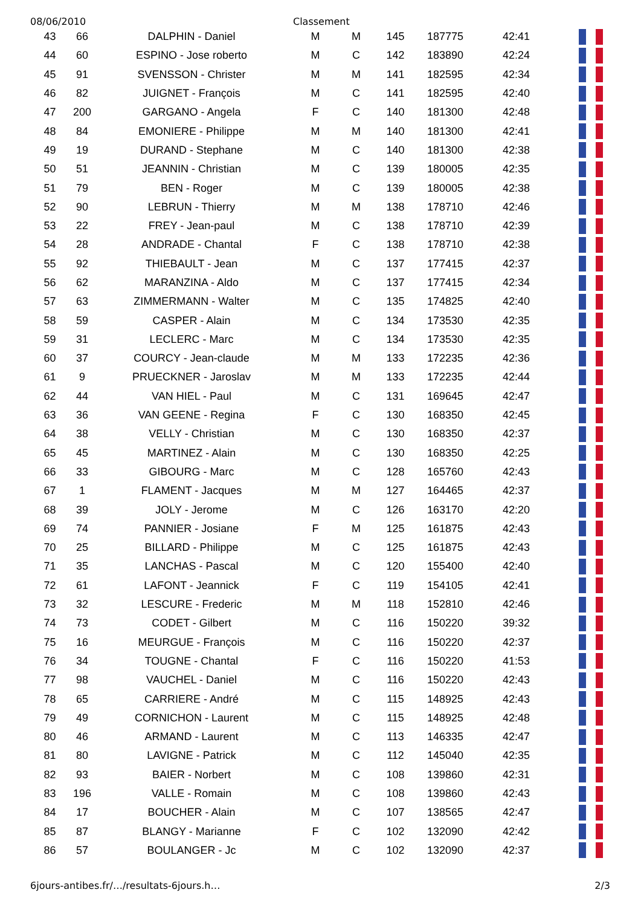08/06/2010 Classement
| 43 | 66 | DALPHIN - Daniel | M | M | 145 | 187775 | 42:41 | |
| 44 | 60 | ESPINO - Jose roberto | M | C | 142 | 183890 | 42:24 | |
| 45 | 91 | SVENSSON - Christer | M | M | 141 | 182595 | 42:34 | |
| 46 | 82 | JUIGNET - François | M | C | 141 | 182595 | 42:40 | |
| 47 | 200 | GARGANO - Angela | F | C | 140 | 181300 | 42:48 | |
| 48 | 84 | EMONIERE - Philippe | M | M | 140 | 181300 | 42:41 | |
| 49 | 19 | DURAND - Stephane | M | C | 140 | 181300 | 42:38 | |
| 50 | 51 | JEANNIN - Christian | M | C | 139 | 180005 | 42:35 | |
| 51 | 79 | BEN - Roger | M | C | 139 | 180005 | 42:38 | |
| 52 | 90 | LEBRUN - Thierry | M | M | 138 | 178710 | 42:46 | |
| 53 | 22 | FREY - Jean-paul | M | C | 138 | 178710 | 42:39 | |
| 54 | 28 | ANDRADE - Chantal | F | C | 138 | 178710 | 42:38 | |
| 55 | 92 | THIEBAULT - Jean | M | C | 137 | 177415 | 42:37 | |
| 56 | 62 | MARANZINA - Aldo | M | C | 137 | 177415 | 42:34 | |
| 57 | 63 | ZIMMERMANN - Walter | M | C | 135 | 174825 | 42:40 | |
| 58 | 59 | CASPER - Alain | M | C | 134 | 173530 | 42:35 | |
| 59 | 31 | LECLERC - Marc | M | C | 134 | 173530 | 42:35 | |
| 60 | 37 | COURCY - Jean-claude | M | M | 133 | 172235 | 42:36 | |
| 61 | 9 | PRUECKNER - Jaroslav | M | M | 133 | 172235 | 42:44 | |
| 62 | 44 | VAN HIEL - Paul | M | C | 131 | 169645 | 42:47 | |
| 63 | 36 | VAN GEENE - Regina | F | C | 130 | 168350 | 42:45 | |
| 64 | 38 | VELLY - Christian | M | C | 130 | 168350 | 42:37 | |
| 65 | 45 | MARTINEZ - Alain | M | C | 130 | 168350 | 42:25 | |
| 66 | 33 | GIBOURG - Marc | M | C | 128 | 165760 | 42:43 | |
| 67 | 1 | FLAMENT - Jacques | M | M | 127 | 164465 | 42:37 | |
| 68 | 39 | JOLY - Jerome | M | C | 126 | 163170 | 42:20 | |
| 69 | 74 | PANNIER - Josiane | F | M | 125 | 161875 | 42:43 | |
| 70 | 25 | BILLARD - Philippe | M | C | 125 | 161875 | 42:43 | |
| 71 | 35 | LANCHAS - Pascal | M | C | 120 | 155400 | 42:40 | |
| 72 | 61 | LAFONT - Jeannick | F | C | 119 | 154105 | 42:41 | |
| 73 | 32 | LESCURE - Frederic | M | M | 118 | 152810 | 42:46 | |
| 74 | 73 | CODET - Gilbert | M | C | 116 | 150220 | 39:32 | |
| 75 | 16 | MEURGUE - François | M | C | 116 | 150220 | 42:37 | |
| 76 | 34 | TOUGNE - Chantal | F | C | 116 | 150220 | 41:53 | |
| 77 | 98 | VAUCHEL - Daniel | M | C | 116 | 150220 | 42:43 | |
| 78 | 65 | CARRIERE - André | M | C | 115 | 148925 | 42:43 | |
| 79 | 49 | CORNICHON - Laurent | M | C | 115 | 148925 | 42:48 | |
| 80 | 46 | ARMAND - Laurent | M | C | 113 | 146335 | 42:47 | |
| 81 | 80 | LAVIGNE - Patrick | M | C | 112 | 145040 | 42:35 | |
| 82 | 93 | BAIER - Norbert | M | C | 108 | 139860 | 42:31 | |
| 83 | 196 | VALLE - Romain | M | C | 108 | 139860 | 42:43 | |
| 84 | 17 | BOUCHER - Alain | M | C | 107 | 138565 | 42:47 | |
| 85 | 87 | BLANGY - Marianne | F | C | 102 | 132090 | 42:42 | |
| 86 | 57 | BOULANGER - Jc | M | C | 102 | 132090 | 42:37 | |
6jours-antibes.fr/…/resultats-6jours.h… 2/3